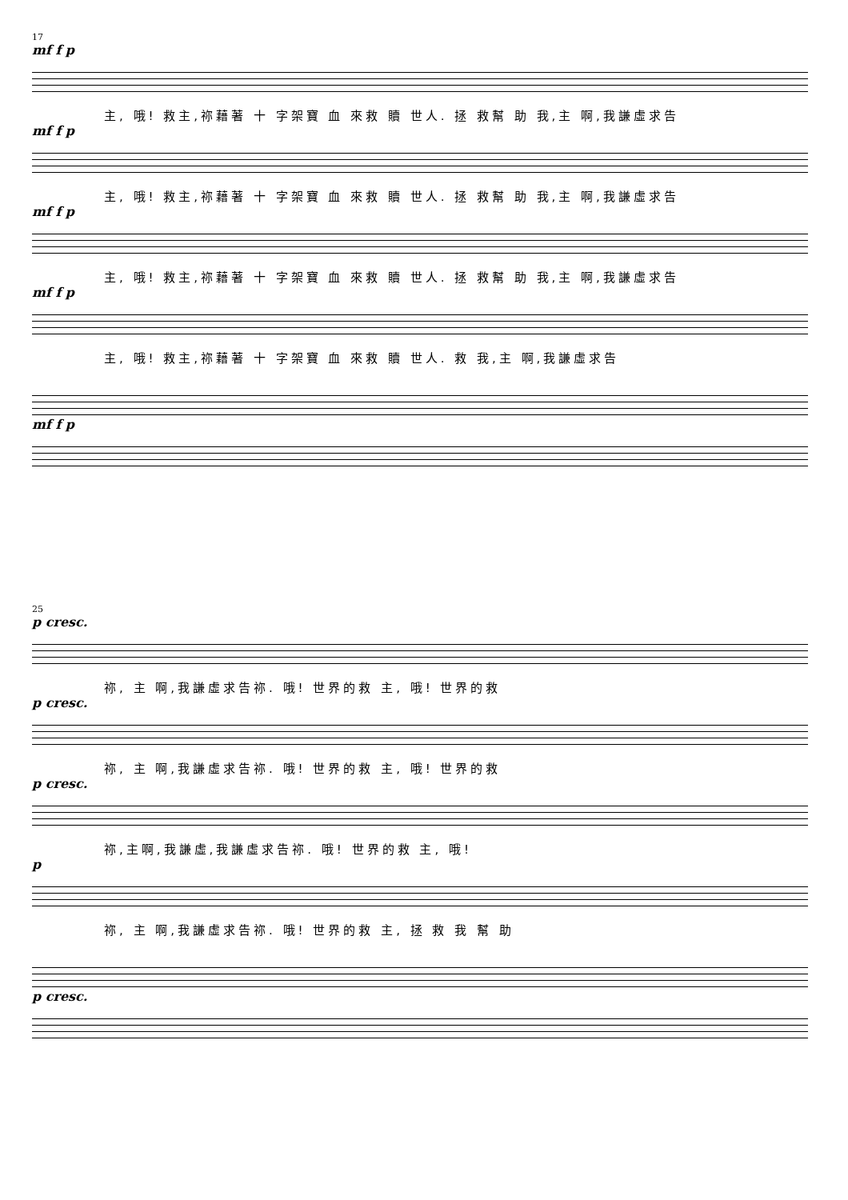17
mf f p
主, 哦! 救主,祢藉著 十 字架寶 血 來救 贖 世人. 拯 救幫 助 我,主 啊,我謙虛求告
mf f p
主, 哦! 救主,祢藉著 十 字架寶 血 來救 贖 世人. 拯 救幫 助 我,主 啊,我謙虛求告
mf f p
主, 哦! 救主,祢藉著 十 字架寶 血 來救 贖 世人. 拯 救幫 助 我,主 啊,我謙虛求告
mf f p
主, 哦! 救主,祢藉著 十 字架寶 血 來救 贖 世人. 救 我,主 啊,我謙虛求告
mf f p
25
p cresc.
祢, 主 啊,我謙虛求告祢. 哦! 世界的救 主, 哦! 世界的救
p cresc.
祢, 主 啊,我謙虛求告祢. 哦! 世界的救 主, 哦! 世界的救
p cresc.
祢,主啊,我謙虛,我謙虛求告祢. 哦! 世界的救 主, 哦!
p
祢, 主 啊,我謙虛求告祢. 哦! 世界的救 主, 拯 救 我 幫 助
p cresc.